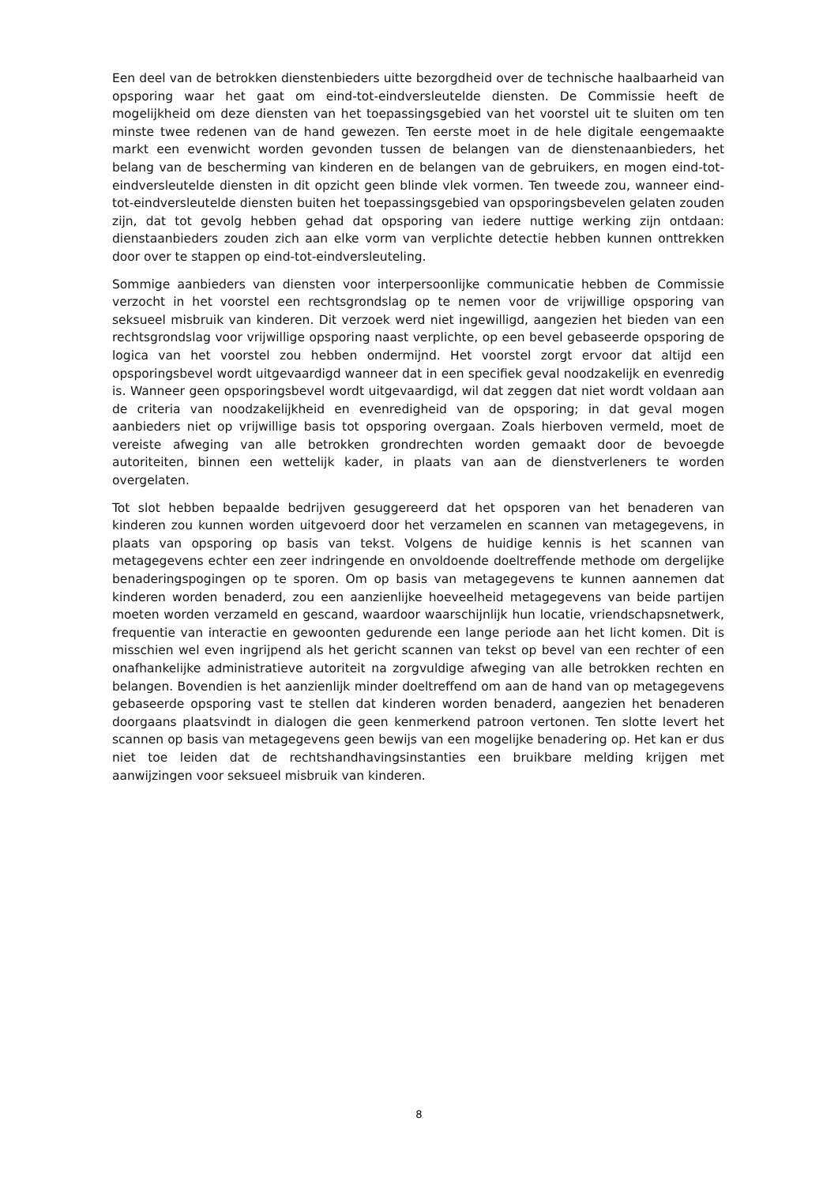Een deel van de betrokken dienstenbieders uitte bezorgdheid over de technische haalbaarheid van opsporing waar het gaat om eind-tot-eindversleutelde diensten. De Commissie heeft de mogelijkheid om deze diensten van het toepassingsgebied van het voorstel uit te sluiten om ten minste twee redenen van de hand gewezen. Ten eerste moet in de hele digitale eengemaakte markt een evenwicht worden gevonden tussen de belangen van de dienstenaanbieders, het belang van de bescherming van kinderen en de belangen van de gebruikers, en mogen eind-tot-eindversleutelde diensten in dit opzicht geen blinde vlek vormen. Ten tweede zou, wanneer eind-tot-eindversleutelde diensten buiten het toepassingsgebied van opsporingsbevelen gelaten zouden zijn, dat tot gevolg hebben gehad dat opsporing van iedere nuttige werking zijn ontdaan: dienstaanbieders zouden zich aan elke vorm van verplichte detectie hebben kunnen onttrekken door over te stappen op eind-tot-eindversleuteling.
Sommige aanbieders van diensten voor interpersoonlijke communicatie hebben de Commissie verzocht in het voorstel een rechtsgrondslag op te nemen voor de vrijwillige opsporing van seksueel misbruik van kinderen. Dit verzoek werd niet ingewilligd, aangezien het bieden van een rechtsgrondslag voor vrijwillige opsporing naast verplichte, op een bevel gebaseerde opsporing de logica van het voorstel zou hebben ondermijnd. Het voorstel zorgt ervoor dat altijd een opsporingsbevel wordt uitgevaardigd wanneer dat in een specifiek geval noodzakelijk en evenredig is. Wanneer geen opsporingsbevel wordt uitgevaardigd, wil dat zeggen dat niet wordt voldaan aan de criteria van noodzakelijkheid en evenredigheid van de opsporing; in dat geval mogen aanbieders niet op vrijwillige basis tot opsporing overgaan. Zoals hierboven vermeld, moet de vereiste afweging van alle betrokken grondrechten worden gemaakt door de bevoegde autoriteiten, binnen een wettelijk kader, in plaats van aan de dienstverleners te worden overgelaten.
Tot slot hebben bepaalde bedrijven gesuggereerd dat het opsporen van het benaderen van kinderen zou kunnen worden uitgevoerd door het verzamelen en scannen van metagegevens, in plaats van opsporing op basis van tekst. Volgens de huidige kennis is het scannen van metagegevens echter een zeer indringende en onvoldoende doeltreffende methode om dergelijke benaderingspogingen op te sporen. Om op basis van metagegevens te kunnen aannemen dat kinderen worden benaderd, zou een aanzienlijke hoeveelheid metagegevens van beide partijen moeten worden verzameld en gescand, waardoor waarschijnlijk hun locatie, vriendschapsnetwerk, frequentie van interactie en gewoonten gedurende een lange periode aan het licht komen. Dit is misschien wel even ingrijpend als het gericht scannen van tekst op bevel van een rechter of een onafhankelijke administratieve autoriteit na zorgvuldige afweging van alle betrokken rechten en belangen. Bovendien is het aanzienlijk minder doeltreffend om aan de hand van op metagegevens gebaseerde opsporing vast te stellen dat kinderen worden benaderd, aangezien het benaderen doorgaans plaatsvindt in dialogen die geen kenmerkend patroon vertonen. Ten slotte levert het scannen op basis van metagegevens geen bewijs van een mogelijke benadering op. Het kan er dus niet toe leiden dat de rechtshandhavingsinstanties een bruikbare melding krijgen met aanwijzingen voor seksueel misbruik van kinderen.
8